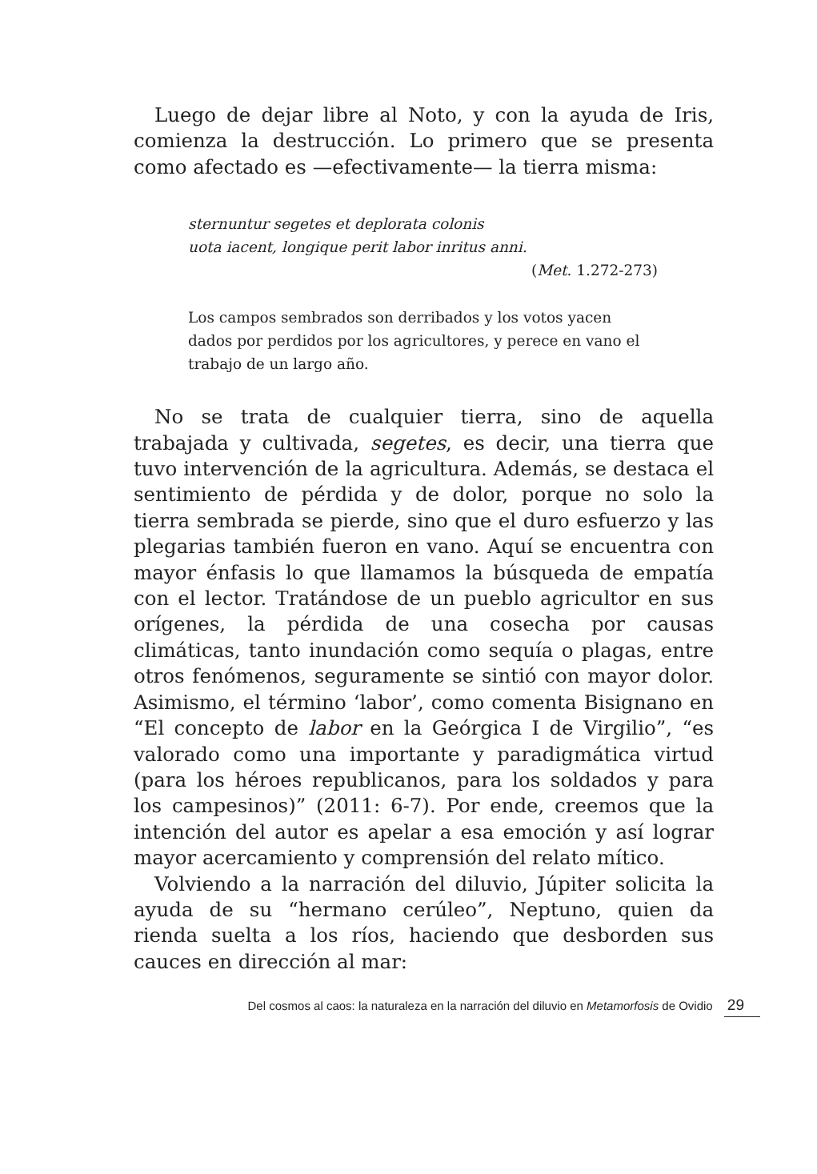Luego de dejar libre al Noto, y con la ayuda de Iris, comienza la destrucción. Lo primero que se presenta como afectado es —efectivamente— la tierra misma:
sternuntur segetes et deplorata colonis
uota iacent, longique perit labor inritus anni.
(Met. 1.272-273)
Los campos sembrados son derribados y los votos yacen dados por perdidos por los agricultores, y perece en vano el trabajo de un largo año.
No se trata de cualquier tierra, sino de aquella trabajada y cultivada, segetes, es decir, una tierra que tuvo intervención de la agricultura. Además, se destaca el sentimiento de pérdida y de dolor, porque no solo la tierra sembrada se pierde, sino que el duro esfuerzo y las plegarias también fueron en vano. Aquí se encuentra con mayor énfasis lo que llamamos la búsqueda de empatía con el lector. Tratándose de un pueblo agricultor en sus orígenes, la pérdida de una cosecha por causas climáticas, tanto inundación como sequía o plagas, entre otros fenómenos, seguramente se sintió con mayor dolor. Asimismo, el término ‘labor’, como comenta Bisignano en “El concepto de labor en la Geórgica I de Virgilio”, “es valorado como una importante y paradigmática virtud (para los héroes republicanos, para los soldados y para los campesinos)” (2011: 6-7). Por ende, creemos que la intención del autor es apelar a esa emoción y así lograr mayor acercamiento y comprensión del relato mítico.
Volviendo a la narración del diluvio, Júpiter solicita la ayuda de su “hermano cerúleo”, Neptuno, quien da rienda suelta a los ríos, haciendo que desborden sus cauces en dirección al mar:
Del cosmos al caos: la naturaleza en la narración del diluvio en Metamorfosis de Ovidio 29